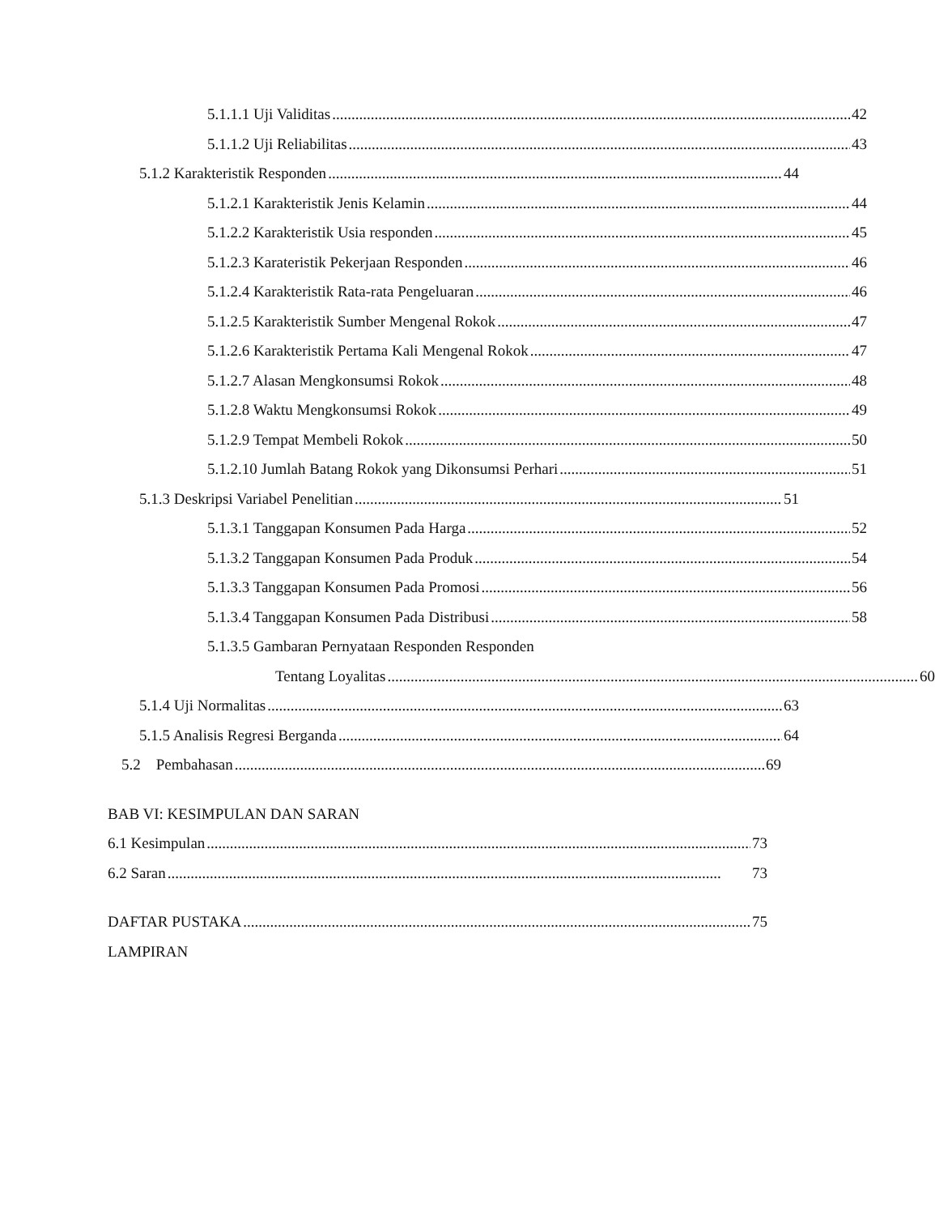5.1.1.1 Uji Validitas 42
5.1.1.2 Uji Reliabilitas 43
5.1.2 Karakteristik Responden 44
5.1.2.1 Karakteristik Jenis Kelamin 44
5.1.2.2 Karakteristik Usia responden 45
5.1.2.3 Karateristik Pekerjaan Responden 46
5.1.2.4 Karakteristik Rata-rata Pengeluaran 46
5.1.2.5 Karakteristik Sumber Mengenal Rokok 47
5.1.2.6 Karakteristik Pertama Kali Mengenal Rokok 47
5.1.2.7 Alasan Mengkonsumsi Rokok 48
5.1.2.8 Waktu Mengkonsumsi Rokok 49
5.1.2.9 Tempat Membeli Rokok 50
5.1.2.10 Jumlah Batang Rokok yang Dikonsumsi Perhari 51
5.1.3 Deskripsi Variabel Penelitian 51
5.1.3.1 Tanggapan Konsumen Pada Harga 52
5.1.3.2 Tanggapan Konsumen Pada Produk 54
5.1.3.3 Tanggapan Konsumen Pada Promosi 56
5.1.3.4 Tanggapan Konsumen Pada Distribusi 58
5.1.3.5 Gambaran Pernyataan Responden Responden
Tentang Loyalitas 60
5.1.4 Uji Normalitas 63
5.1.5 Analisis Regresi Berganda 64
5.2 Pembahasan 69
BAB VI: KESIMPULAN DAN SARAN
6.1 Kesimpulan 73
6.2 Saran 73
DAFTAR PUSTAKA 75
LAMPIRAN